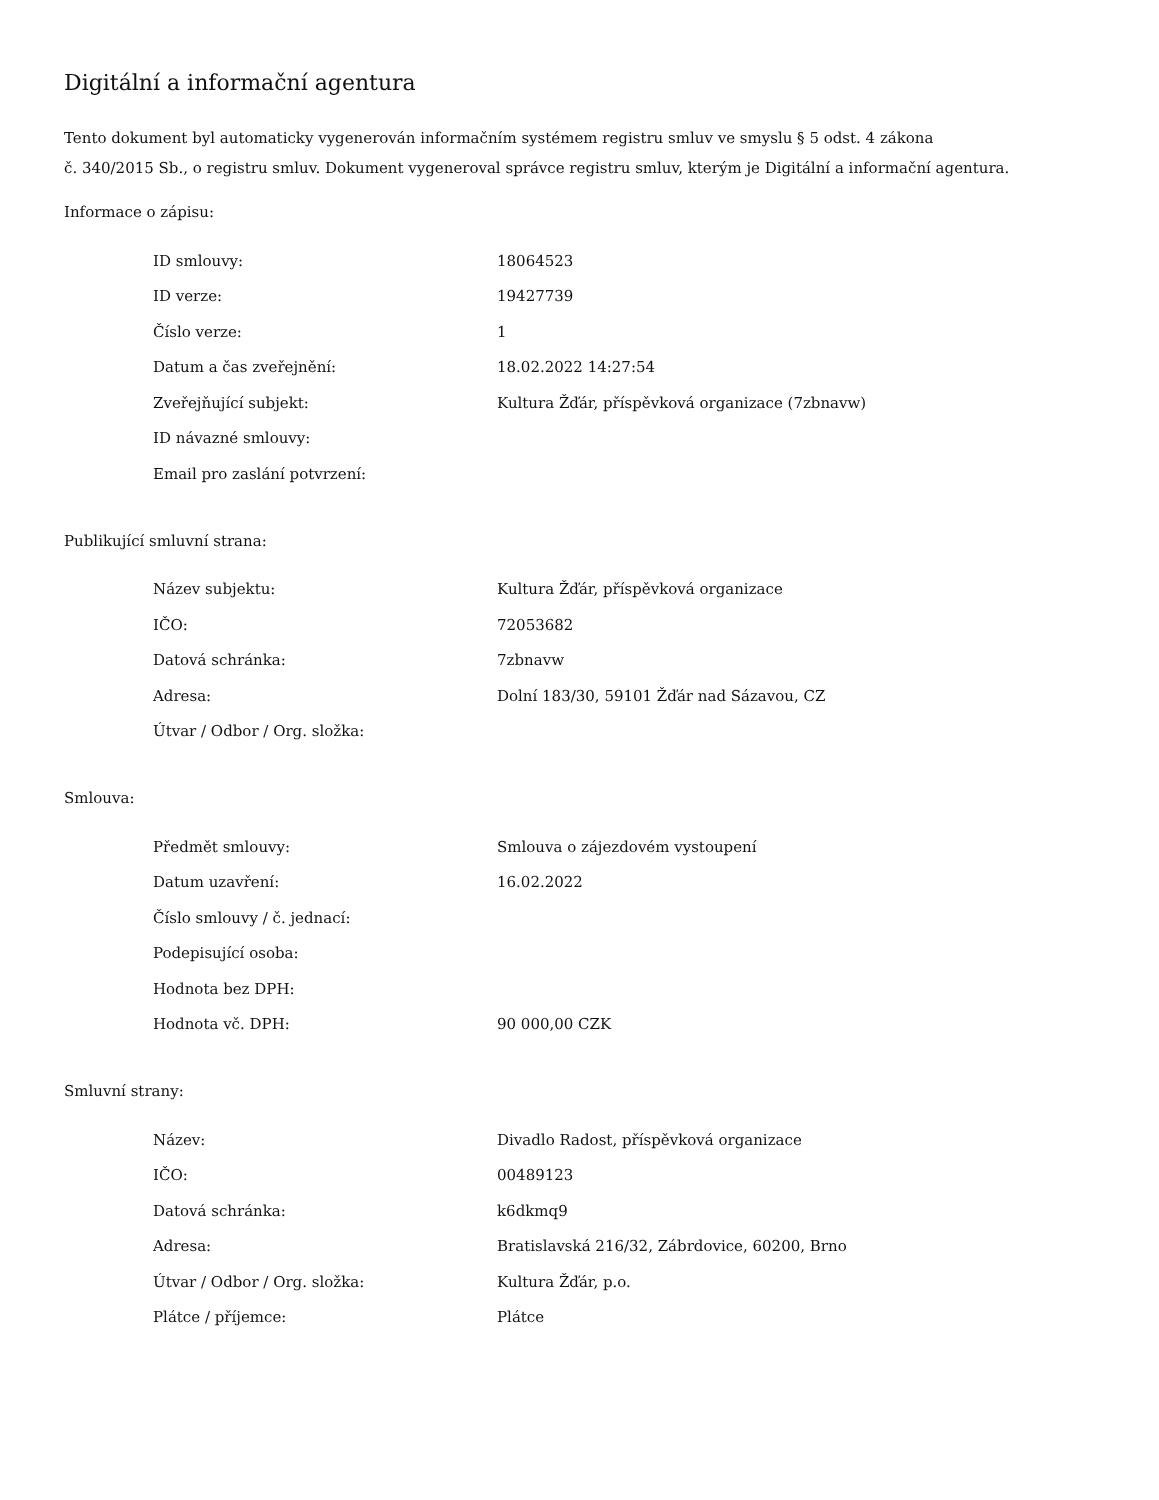Digitální a informační agentura
Tento dokument byl automaticky vygenerován informačním systémem registru smluv ve smyslu § 5 odst. 4 zákona
č. 340/2015 Sb., o registru smluv. Dokument vygeneroval správce registru smluv, kterým je Digitální a informační agentura.
Informace o zápisu:
| ID smlouvy: | 18064523 |
| ID verze: | 19427739 |
| Číslo verze: | 1 |
| Datum a čas zveřejnění: | 18.02.2022 14:27:54 |
| Zveřejňující subjekt: | Kultura Žďár, příspěvková organizace (7zbnavw) |
| ID návazné smlouvy: | |
| Email pro zaslání potvrzení: | |
Publikující smluvní strana:
| Název subjektu: | Kultura Žďár, příspěvková organizace |
| IČO: | 72053682 |
| Datová schránka: | 7zbnavw |
| Adresa: | Dolní 183/30, 59101 Žďár nad Sázavou, CZ |
| Útvar / Odbor / Org. složka: | |
Smlouva:
| Předmět smlouvy: | Smlouva o zájezdovém vystoupení |
| Datum uzavření: | 16.02.2022 |
| Číslo smlouvy / č. jednací: | |
| Podepisující osoba: | |
| Hodnota bez DPH: | |
| Hodnota vč. DPH: | 90 000,00 CZK |
Smluvní strany:
| Název: | Divadlo Radost, příspěvková organizace |
| IČO: | 00489123 |
| Datová schránka: | k6dkmq9 |
| Adresa: | Bratislavská 216/32, Zábrdovice, 60200, Brno |
| Útvar / Odbor / Org. složka: | Kultura Žďár, p.o. |
| Plátce / příjemce: | Plátce |